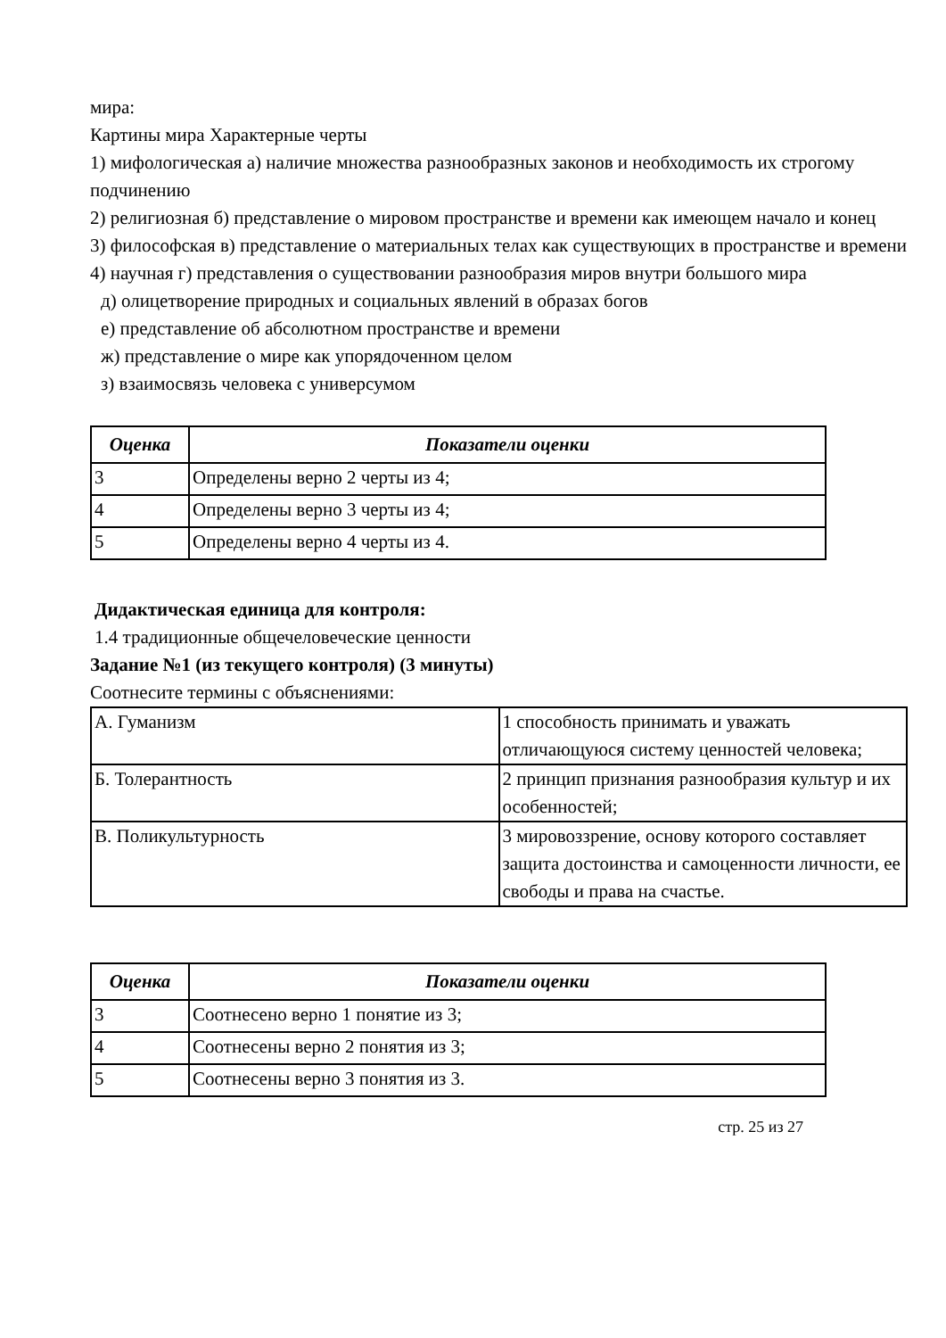мира:
Картины мира Характерные черты
1) мифологическая а) наличие множества разнообразных законов и необходимость их строгому подчинению
2) религиозная б) представление о мировом пространстве и времени как имеющем начало и конец
3) философская в) представление о материальных телах как существующих в пространстве и времени
4) научная г) представления о существовании разнообразия миров внутри большого мира
д) олицетворение природных и социальных явлений в образах богов
е) представление об абсолютном пространстве и времени
ж) представление о мире как упорядоченном целом
з) взаимосвязь человека с универсумом
| Оценка | Показатели оценки |
| --- | --- |
| 3 | Определены верно 2 черты из 4; |
| 4 | Определены верно 3 черты из 4; |
| 5 | Определены верно 4 черты из 4. |
Дидактическая единица для контроля:
1.4 традиционные общечеловеческие ценности
Задание №1 (из текущего контроля) (3 минуты)
Соотнесите термины с объяснениями:
| А. Гуманизм | 1 способность принимать и уважать отличающуюся систему ценностей человека; |
| Б. Толерантность | 2 принцип признания разнообразия культур и их особенностей; |
| В. Поликультурность | 3 мировоззрение, основу которого составляет защита достоинства и самоценности личности, ее свободы и права на счастье. |
| Оценка | Показатели оценки |
| --- | --- |
| 3 | Соотнесено верно 1 понятие из 3; |
| 4 | Соотнесены верно 2 понятия из 3; |
| 5 | Соотнесены верно 3 понятия из 3. |
стр. 25 из 27